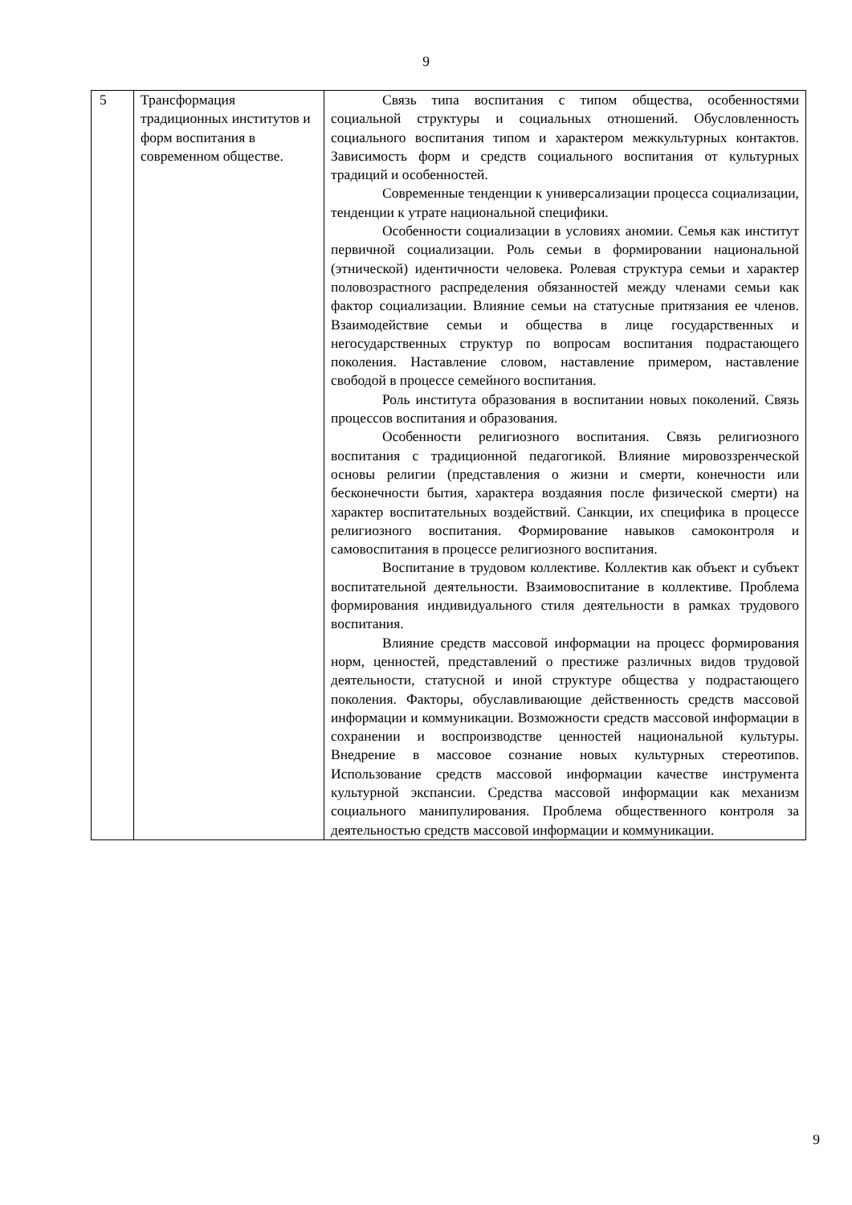9
| 5 | Трансформация традиционных институтов и форм воспитания в современном обществе. | Связь типа воспитания с типом общества, особенностями социальной структуры и социальных отношений. Обусловленность социального воспитания типом и характером межкультурных контактов. Зависимость форм и средств социального воспитания от культурных традиций и особенностей. Современные тенденции к универсализации процесса социализации, тенденции к утрате национальной специфики. Особенности социализации в условиях аномии. Семья как институт первичной социализации. Роль семьи в формировании национальной (этнической) идентичности человека. Ролевая структура семьи и характер половозрастного распределения обязанностей между членами семьи как фактор социализации. Влияние семьи на статусные притязания ее членов. Взаимодействие семьи и общества в лице государственных и негосударственных структур по вопросам воспитания подрастающего поколения. Наставление словом, наставление примером, наставление свободой в процессе семейного воспитания. Роль института образования в воспитании новых поколений. Связь процессов воспитания и образования. Особенности религиозного воспитания. Связь религиозного воспитания с традиционной педагогикой. Влияние мировоззренческой основы религии (представления о жизни и смерти, конечности или бесконечности бытия, характера воздаяния после физической смерти) на характер воспитательных воздействий. Санкции, их специфика в процессе религиозного воспитания. Формирование навыков самоконтроля и самовоспитания в процессе религиозного воспитания. Воспитание в трудовом коллективе. Коллектив как объект и субъект воспитательной деятельности. Взаимовоспитание в коллективе. Проблема формирования индивидуального стиля деятельности в рамках трудового воспитания. Влияние средств массовой информации на процесс формирования норм, ценностей, представлений о престиже различных видов трудовой деятельности, статусной и иной структуре общества у подрастающего поколения. Факторы, обуславливающие действенность средств массовой информации и коммуникации. Возможности средств массовой информации в сохранении и воспроизводстве ценностей национальной культуры. Внедрение в массовое сознание новых культурных стереотипов. Использование средств массовой информации качестве инструмента культурной экспансии. Средства массовой информации как механизм социального манипулирования. Проблема общественного контроля за деятельностью средств массовой информации и коммуникации. |
9